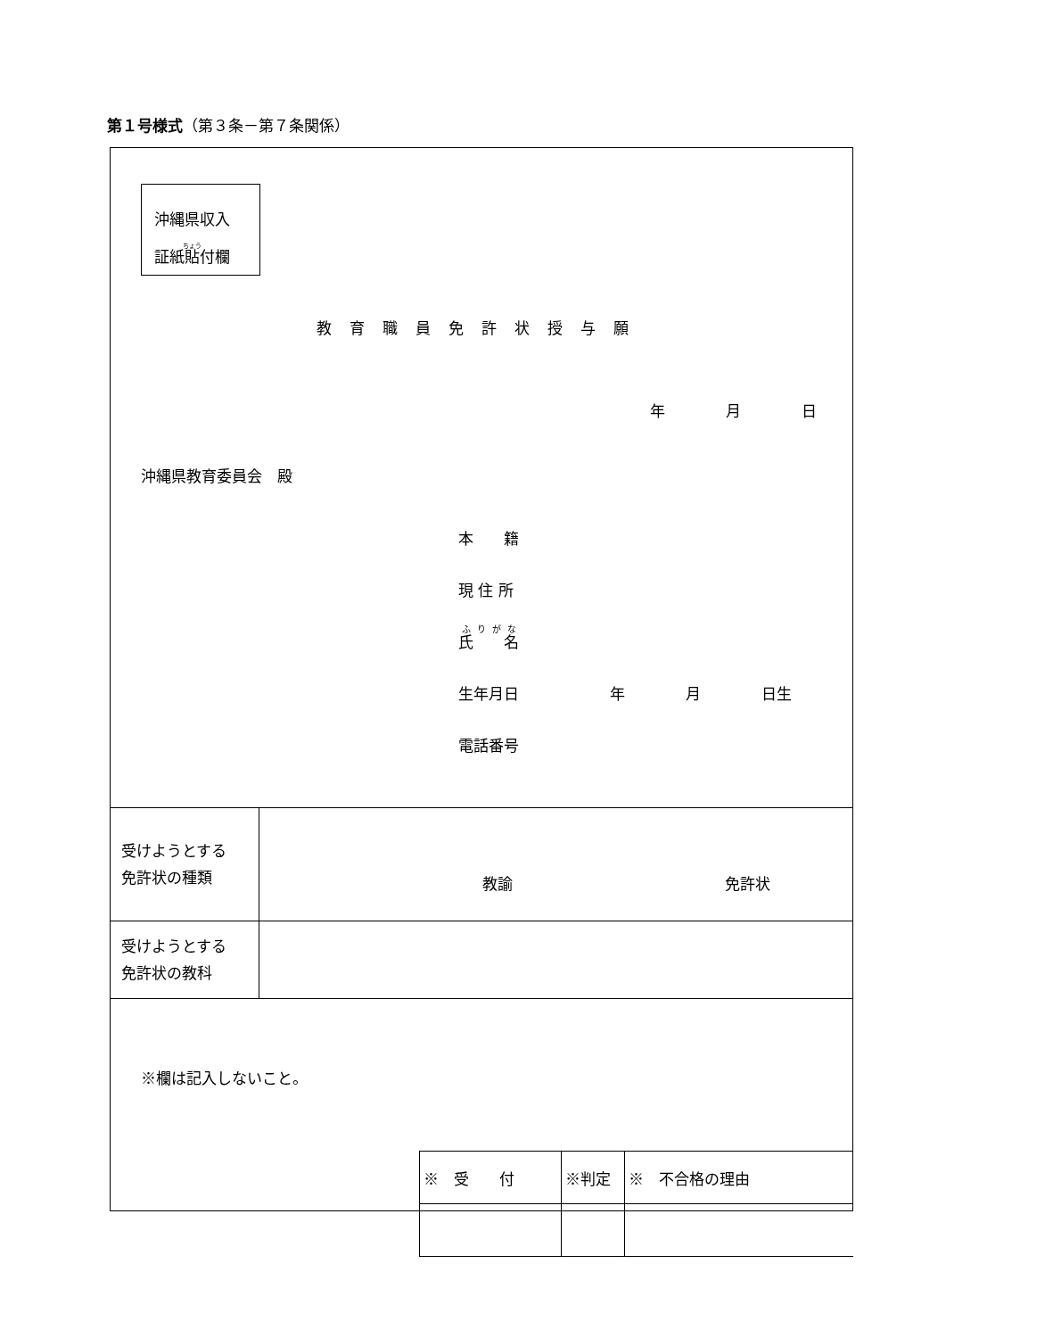第１号様式（第３条－第７条関係）
沖縄県収入
証紙貼付欄
教育職員免許状授与願
年　　　　月　　　　日
沖縄県教育委員会　殿
本　　籍
現 住 所
氏　　名
生年月日　　　　　　年　　　　月　　　　日生
電話番号
| 受けようとする 免許状の種類 | 教諭 免許状 |
| 受けようとする 免許状の教科 | |
※欄は記入しないこと。
| ※ 受 付 | ※判定 | ※ 不合格の理由 |